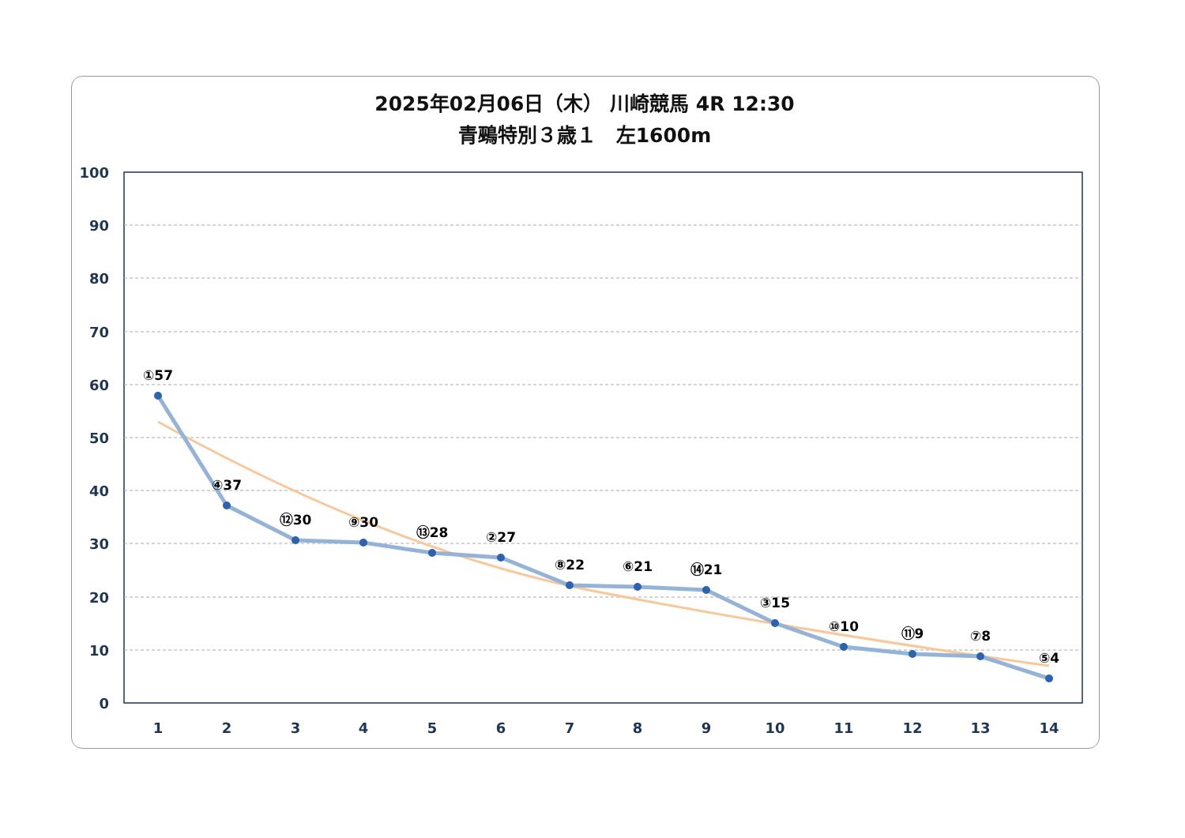2025年02月06日（木） 川崎競馬 4R 12:30
青鵐特別３歳１　左1600m
100
90
80
70
60
50
40
30
20
10
0
1
2
3
4
5
6
7
8
9
10
11
12
13
14
①57
④37
⑫30
⑨30
⑬28
②27
⑧22
⑥21
⑭21
③15
⑩10
⑪9
⑦8
⑤4